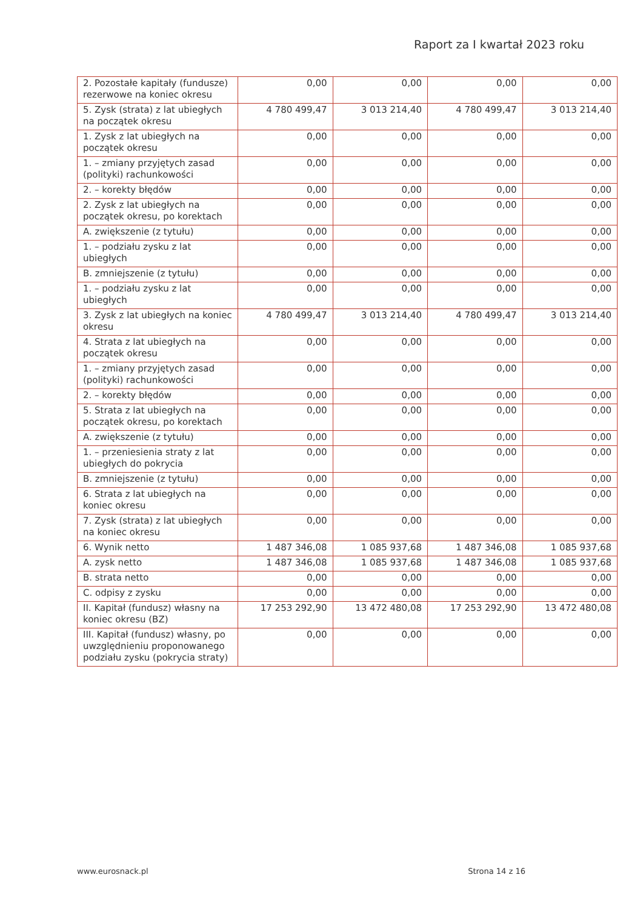Raport za I kwartał 2023 roku
| 2. Pozostałe kapitały (fundusze) rezerwowe na koniec okresu | 0,00 | 0,00 | 0,00 | 0,00 |
| 5. Zysk (strata) z lat ubiegłych na początek okresu | 4 780 499,47 | 3 013 214,40 | 4 780 499,47 | 3 013 214,40 |
| 1. Zysk z lat ubiegłych na początek okresu | 0,00 | 0,00 | 0,00 | 0,00 |
| 1. – zmiany przyjętych zasad (polityki) rachunkowości | 0,00 | 0,00 | 0,00 | 0,00 |
| 2. – korekty błędów | 0,00 | 0,00 | 0,00 | 0,00 |
| 2. Zysk z lat ubiegłych na początek okresu, po korektach | 0,00 | 0,00 | 0,00 | 0,00 |
| A. zwiększenie (z tytułu) | 0,00 | 0,00 | 0,00 | 0,00 |
| 1. – podziału zysku z lat ubiegłych | 0,00 | 0,00 | 0,00 | 0,00 |
| B. zmniejszenie (z tytułu) | 0,00 | 0,00 | 0,00 | 0,00 |
| 1. – podziału zysku z lat ubiegłych | 0,00 | 0,00 | 0,00 | 0,00 |
| 3. Zysk z lat ubiegłych na koniec okresu | 4 780 499,47 | 3 013 214,40 | 4 780 499,47 | 3 013 214,40 |
| 4. Strata z lat ubiegłych na początek okresu | 0,00 | 0,00 | 0,00 | 0,00 |
| 1. – zmiany przyjętych zasad (polityki) rachunkowości | 0,00 | 0,00 | 0,00 | 0,00 |
| 2. – korekty błędów | 0,00 | 0,00 | 0,00 | 0,00 |
| 5. Strata z lat ubiegłych na początek okresu, po korektach | 0,00 | 0,00 | 0,00 | 0,00 |
| A. zwiększenie (z tytułu) | 0,00 | 0,00 | 0,00 | 0,00 |
| 1. – przeniesienia straty z lat ubiegłych do pokrycia | 0,00 | 0,00 | 0,00 | 0,00 |
| B. zmniejszenie (z tytułu) | 0,00 | 0,00 | 0,00 | 0,00 |
| 6. Strata z lat ubiegłych na koniec okresu | 0,00 | 0,00 | 0,00 | 0,00 |
| 7. Zysk (strata) z lat ubiegłych na koniec okresu | 0,00 | 0,00 | 0,00 | 0,00 |
| 6. Wynik netto | 1 487 346,08 | 1 085 937,68 | 1 487 346,08 | 1 085 937,68 |
| A. zysk netto | 1 487 346,08 | 1 085 937,68 | 1 487 346,08 | 1 085 937,68 |
| B. strata netto | 0,00 | 0,00 | 0,00 | 0,00 |
| C. odpisy z zysku | 0,00 | 0,00 | 0,00 | 0,00 |
| II. Kapitał (fundusz) własny na koniec okresu (BZ) | 17 253 292,90 | 13 472 480,08 | 17 253 292,90 | 13 472 480,08 |
| III. Kapitał (fundusz) własny, po uwzględnieniu proponowanego podziału zysku (pokrycia straty) | 0,00 | 0,00 | 0,00 | 0,00 |
www.eurosnack.pl Strona 14 z 16